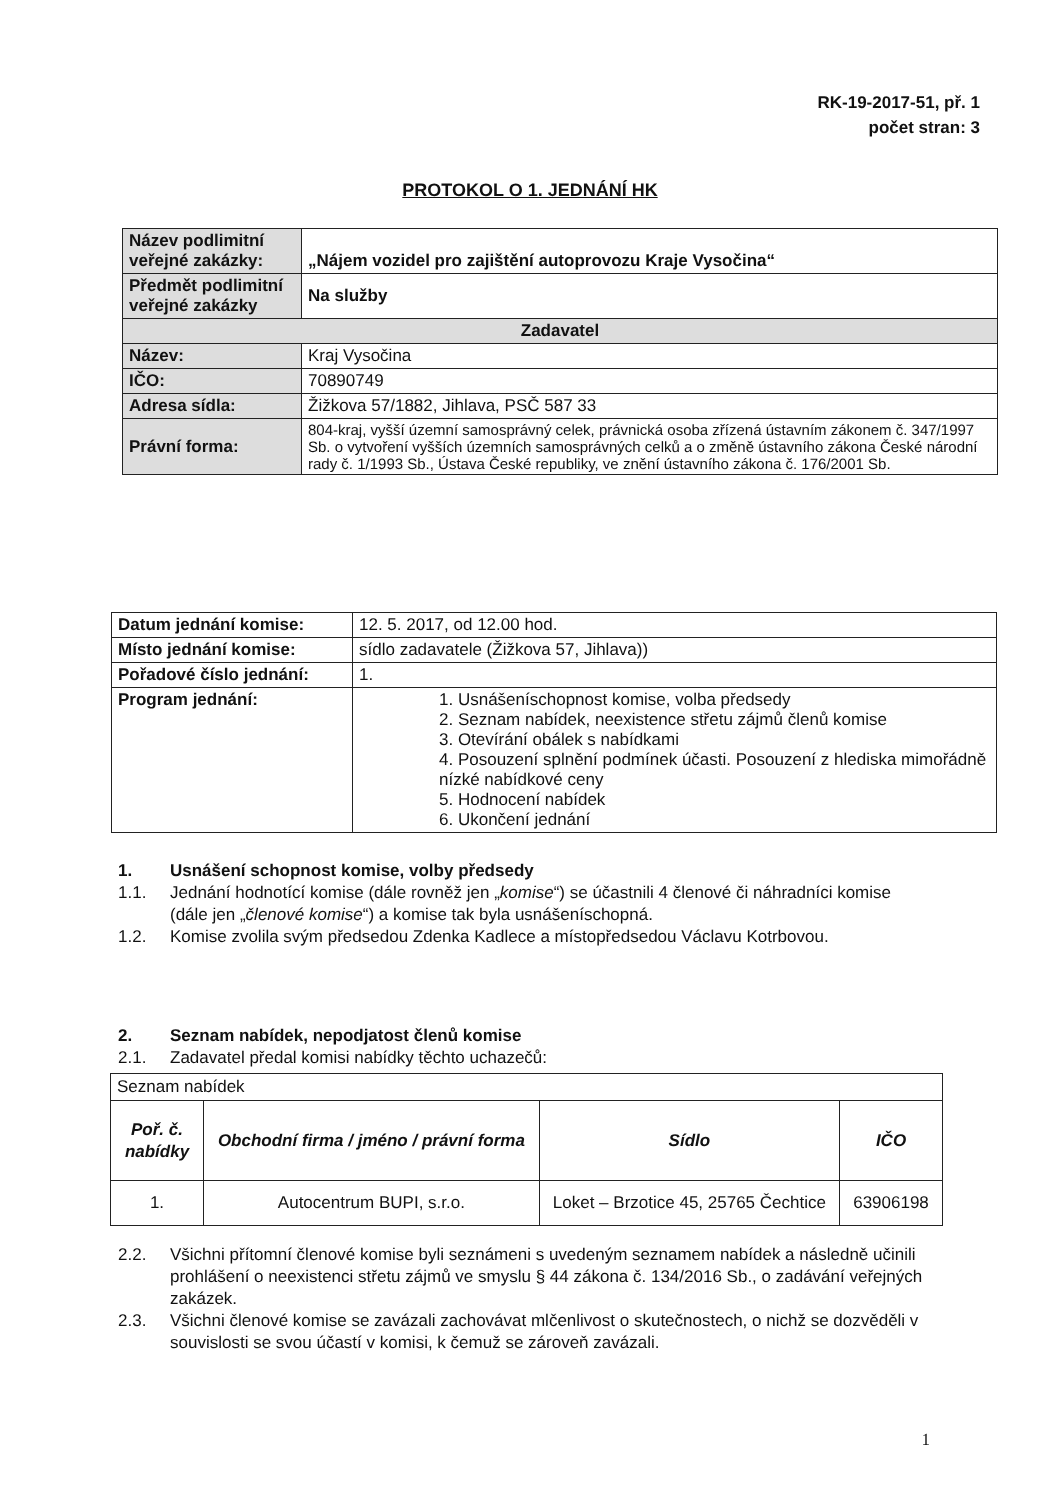RK-19-2017-51, př. 1
počet stran: 3
PROTOKOL O 1. JEDNÁNÍ HK
| Název podlimitní veřejné zakázky: | „Nájem vozidel pro zajištění autoprovozu Kraje Vysočina“ |
| Předmět podlimitní veřejné zakázky | Na služby |
| Zadavatel | |
| Název: | Kraj Vysočina |
| IČO: | 70890749 |
| Adresa sídla: | Žižkova 57/1882, Jihlava, PSČ 587 33 |
| Právní forma: | 804-kraj, vyšší územní samosprávný celek, právnická osoba zřízená ústavním zákonem č. 347/1997 Sb. o vytvoření vyšších územních samosprávných celků a o změně ústavního zákona České národní rady č. 1/1993 Sb., Ústava České republiky, ve znění ústavního zákona č. 176/2001 Sb. |
| Datum jednání komise: | 12. 5. 2017, od 12.00 hod. |
| Místo jednání komise: | sídlo zadavatele (Žižkova 57, Jihlava)) |
| Pořadové číslo jednání: | 1. |
| Program jednání: | 1. Usnášeníschopnost komise, volba předsedy 2. Seznam nabídek, neexistence střetu zájmů členů komise 3. Otevírání obálek s nabídkami 4. Posouzení splnění podmínek účasti. Posouzení z hlediska mimořádně nízké nabídkové ceny 5. Hodnocení nabídek 6. Ukončení jednání |
1. Usnášení schopnost komise, volby předsedy
1.1. Jednání hodnotící komise (dále rovněž jen „komise“) se účastnili 4 členové či náhradníci komise (dále jen „členové komise“) a komise tak byla usnášeníschopná.
1.2. Komise zvolila svým předsedou Zdenka Kadlece a místopředsedou Václavu Kotrbovou.
2. Seznam nabídek, nepodjatost členů komise
2.1. Zadavatel předal komisi nabídky těchto uchazečů:
| Seznam nabídek | | | |
| Poř. č. nabídky | Obchodní firma / jméno / právní forma | Sídlo | IČO |
| 1. | Autocentrum BUPI, s.r.o. | Loket – Brzotice 45, 25765 Čechtice | 63906198 |
2.2. Všichni přítomní členové komise byli seznámeni s uvedeným seznamem nabídek a následně učinili prohlášení o neexistenci střetu zájmů ve smyslu § 44 zákona č. 134/2016 Sb., o zadávání veřejných zakázek.
2.3. Všichni členové komise se zavázali zachovávat mlčenlivost o skutečnostech, o nichž se dozvěděli v souvislosti se svou účastí v komisi, k čemuž se zároveň zavázali.
1